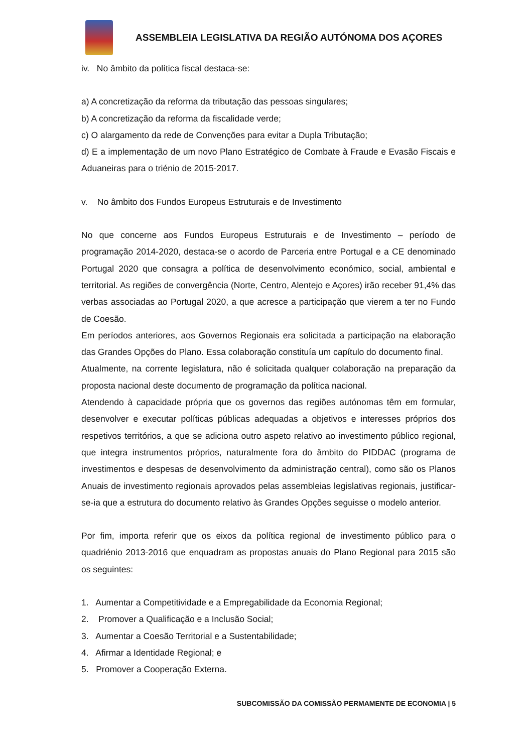ASSEMBLEIA LEGISLATIVA DA REGIÃO AUTÓNOMA DOS AÇORES
iv. No âmbito da política fiscal destaca-se:
a) A concretização da reforma da tributação das pessoas singulares;
b) A concretização da reforma da fiscalidade verde;
c) O alargamento da rede de Convenções para evitar a Dupla Tributação;
d) E a implementação de um novo Plano Estratégico de Combate à Fraude e Evasão Fiscais e Aduaneiras para o triénio de 2015-2017.
v. No âmbito dos Fundos Europeus Estruturais e de Investimento
No que concerne aos Fundos Europeus Estruturais e de Investimento – período de programação 2014-2020, destaca-se o acordo de Parceria entre Portugal e a CE denominado Portugal 2020 que consagra a política de desenvolvimento económico, social, ambiental e territorial. As regiões de convergência (Norte, Centro, Alentejo e Açores) irão receber 91,4% das verbas associadas ao Portugal 2020, a que acresce a participação que vierem a ter no Fundo de Coesão.
Em períodos anteriores, aos Governos Regionais era solicitada a participação na elaboração das Grandes Opções do Plano. Essa colaboração constituía um capítulo do documento final.
Atualmente, na corrente legislatura, não é solicitada qualquer colaboração na preparação da proposta nacional deste documento de programação da política nacional.
Atendendo à capacidade própria que os governos das regiões autónomas têm em formular, desenvolver e executar políticas públicas adequadas a objetivos e interesses próprios dos respetivos territórios, a que se adiciona outro aspeto relativo ao investimento público regional, que integra instrumentos próprios, naturalmente fora do âmbito do PIDDAC (programa de investimentos e despesas de desenvolvimento da administração central), como são os Planos Anuais de investimento regionais aprovados pelas assembleias legislativas regionais, justificar-se-ia que a estrutura do documento relativo às Grandes Opções seguisse o modelo anterior.
Por fim, importa referir que os eixos da política regional de investimento público para o quadriénio 2013-2016 que enquadram as propostas anuais do Plano Regional para 2015 são os seguintes:
1. Aumentar a Competitividade e a Empregabilidade da Economia Regional;
2. Promover a Qualificação e a Inclusão Social;
3. Aumentar a Coesão Territorial e a Sustentabilidade;
4. Afirmar a Identidade Regional; e
5. Promover a Cooperação Externa.
SUBCOMISSÃO DA COMISSÃO PERMAMENTE DE ECONOMIA | 5